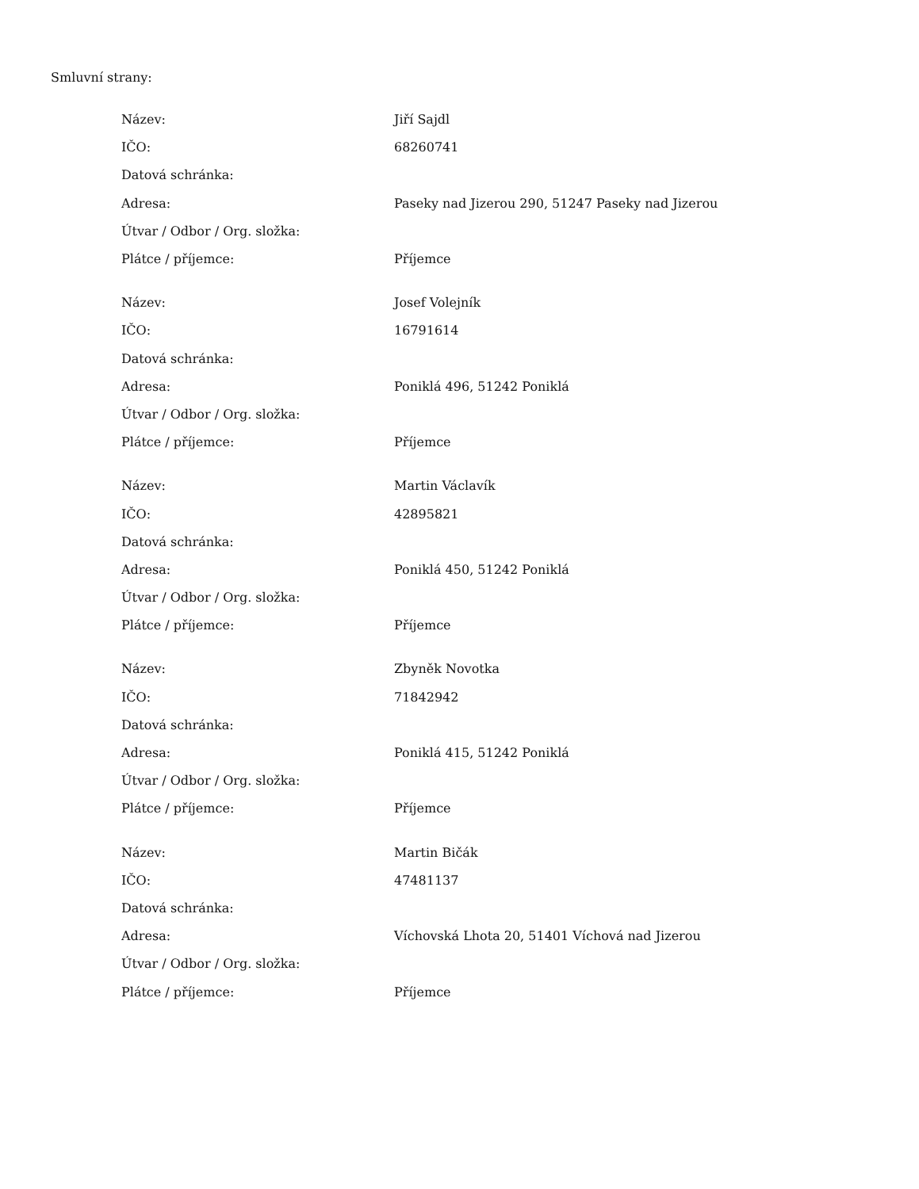Smluvní strany:
| Název: | Jiří Sajdl |
| IČO: | 68260741 |
| Datová schránka: | |
| Adresa: | Paseky nad Jizerou 290, 51247 Paseky nad Jizerou |
| Útvar / Odbor / Org. složka: | |
| Plátce / příjemce: | Příjemce |
| Název: | Josef Volejník |
| IČO: | 16791614 |
| Datová schránka: | |
| Adresa: | Poniklá 496, 51242 Poniklá |
| Útvar / Odbor / Org. složka: | |
| Plátce / příjemce: | Příjemce |
| Název: | Martin Václavík |
| IČO: | 42895821 |
| Datová schránka: | |
| Adresa: | Poniklá 450, 51242 Poniklá |
| Útvar / Odbor / Org. složka: | |
| Plátce / příjemce: | Příjemce |
| Název: | Zbyněk Novotka |
| IČO: | 71842942 |
| Datová schránka: | |
| Adresa: | Poniklá 415, 51242 Poniklá |
| Útvar / Odbor / Org. složka: | |
| Plátce / příjemce: | Příjemce |
| Název: | Martin Bičák |
| IČO: | 47481137 |
| Datová schránka: | |
| Adresa: | Víchovská Lhota 20, 51401 Víchová nad Jizerou |
| Útvar / Odbor / Org. složka: | |
| Plátce / příjemce: | Příjemce |